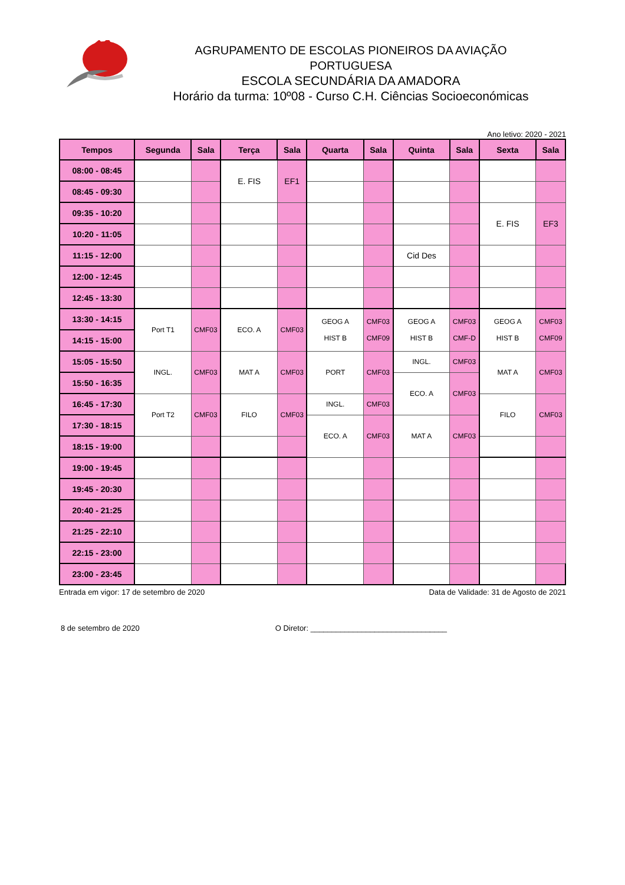AGRUPAMENTO DE ESCOLAS PIONEIROS DA AVIAÇÃO PORTUGUESA
ESCOLA SECUNDÁRIA DA AMADORA
Horário da turma: 10º08 - Curso C.H. Ciências Socioeconómicas
Ano letivo: 2020 - 2021
| Tempos | Segunda | Sala | Terça | Sala | Quarta | Sala | Quinta | Sala | Sexta | Sala |
| --- | --- | --- | --- | --- | --- | --- | --- | --- | --- | --- |
| 08:00 - 08:45 | | | E. FIS | EF1 | | | | | | |
| 08:45 - 09:30 | | | | | | | | | | |
| 09:35 - 10:20 | | | | | | | | | E. FIS | EF3 |
| 10:20 - 11:05 | | | | | | | | | | |
| 11:15 - 12:00 | | | | | | | Cid Des | | | |
| 12:00 - 12:45 | | | | | | | | | | |
| 12:45 - 13:30 | | | | | | | | | | |
| 13:30 - 14:15 | Port T1 | CMF03 | ECO. A | CMF03 | GEOG A HIST B | CMF03 CMF09 | GEOG A HIST B | CMF03 CMF-D | GEOG A HIST B | CMF03 CMF09 |
| 14:15 - 15:00 | | | | | | | | | | |
| 15:05 - 15:50 | INGL. | CMF03 | MAT A | CMF03 | PORT | CMF03 | INGL. | CMF03 | MAT A | CMF03 |
| 15:50 - 16:35 | | | | | | | ECO. A | CMF03 | | |
| 16:45 - 17:30 | Port T2 | CMF03 | FILO | CMF03 | INGL. | CMF03 | | | FILO | CMF03 |
| 17:30 - 18:15 | | | | | ECO. A | CMF03 | MAT A | CMF03 | | |
| 18:15 - 19:00 | | | | | | | | | | |
| 19:00 - 19:45 | | | | | | | | | | |
| 19:45 - 20:30 | | | | | | | | | | |
| 20:40 - 21:25 | | | | | | | | | | |
| 21:25 - 22:10 | | | | | | | | | | |
| 22:15 - 23:00 | | | | | | | | | | |
| 23:00 - 23:45 | | | | | | | | | | |
Entrada em vigor: 17 de setembro de 2020 Data de Validade: 31 de Agosto de 2021
8 de setembro de 2020 O Diretor: ________________________________